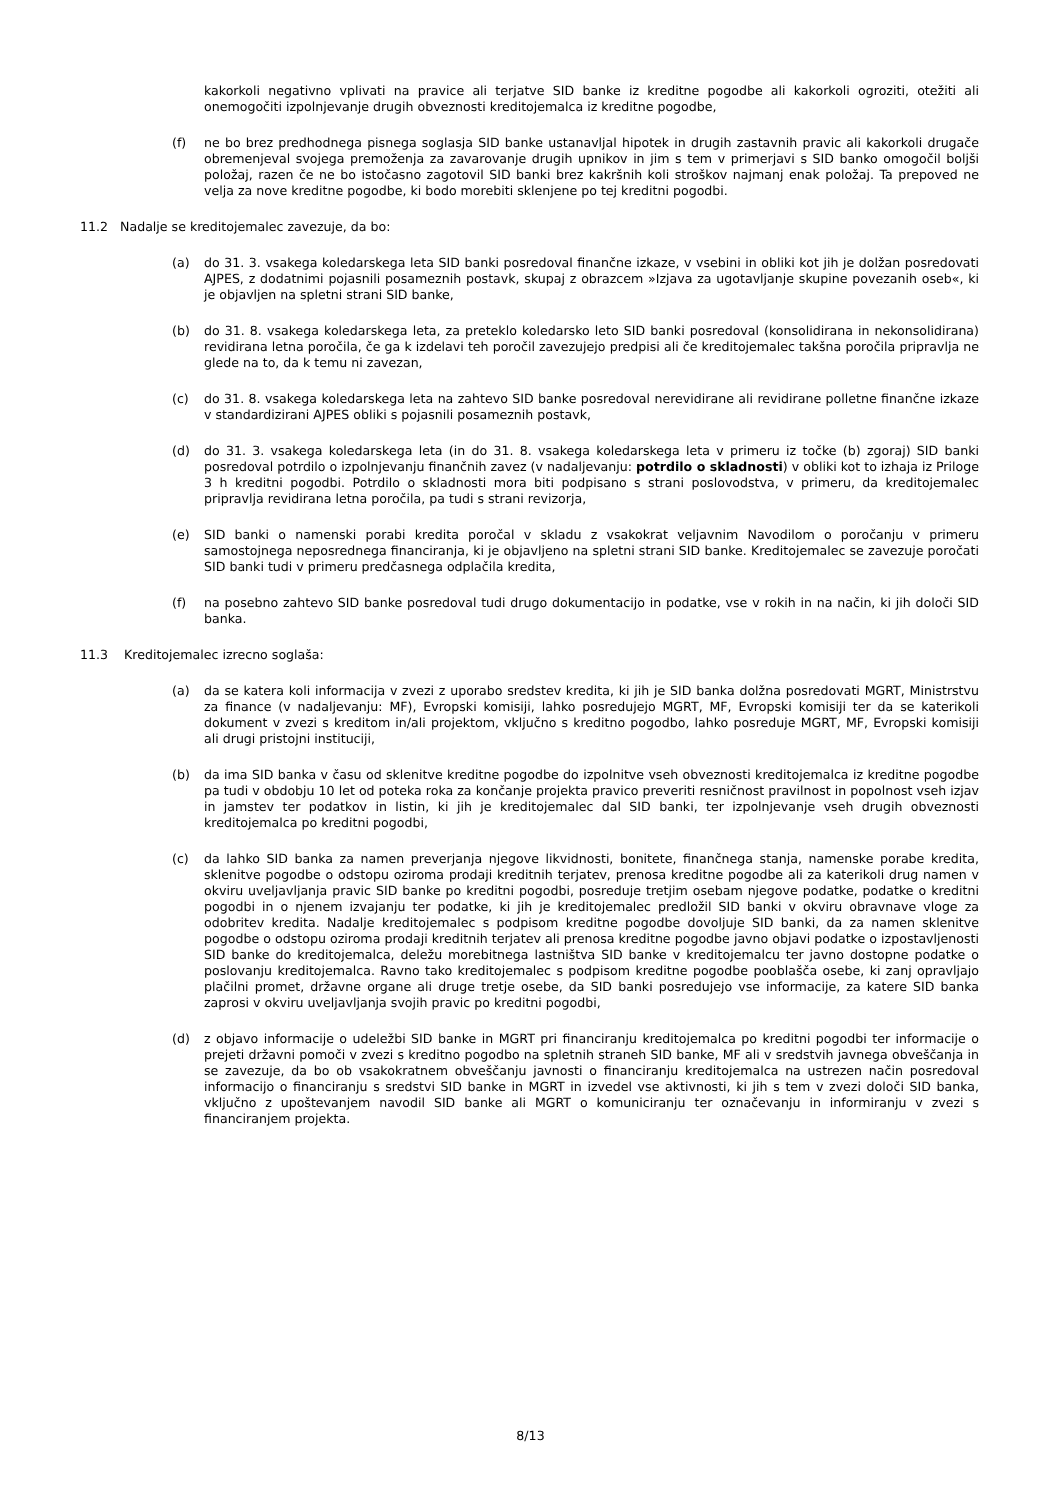kakorkoli negativno vplivati na pravice ali terjatve SID banke iz kreditne pogodbe ali kakorkoli ogroziti, otežiti ali onemogočiti izpolnjevanje drugih obveznosti kreditojemalca iz kreditne pogodbe,
(f) ne bo brez predhodnega pisnega soglasja SID banke ustanavljal hipotek in drugih zastavnih pravic ali kakorkoli drugače obremenjeval svojega premoženja za zavarovanje drugih upnikov in jim s tem v primerjavi s SID banko omogočil boljši položaj, razen če ne bo istočasno zagotovil SID banki brez kakršnih koli stroškov najmanj enak položaj. Ta prepoved ne velja za nove kreditne pogodbe, ki bodo morebiti sklenjene po tej kreditni pogodbi.
11.2 Nadalje se kreditojemalec zavezuje, da bo:
(a) do 31. 3. vsakega koledarskega leta SID banki posredoval finančne izkaze, v vsebini in obliki kot jih je dolžan posredovati AJPES, z dodatnimi pojasnili posameznih postavk, skupaj z obrazcem »Izjava za ugotavljanje skupine povezanih oseb«, ki je objavljen na spletni strani SID banke,
(b) do 31. 8. vsakega koledarskega leta, za preteklo koledarsko leto SID banki posredoval (konsolidirana in nekonsolidirana) revidirana letna poročila, če ga k izdelavi teh poročil zavezujejo predpisi ali če kreditojemalec takšna poročila pripravlja ne glede na to, da k temu ni zavezan,
(c) do 31. 8. vsakega koledarskega leta na zahtevo SID banke posredoval nerevidirane ali revidirane polletne finančne izkaze v standardizirani AJPES obliki s pojasnili posameznih postavk,
(d) do 31. 3. vsakega koledarskega leta (in do 31. 8. vsakega koledarskega leta v primeru iz točke (b) zgoraj) SID banki posredoval potrdilo o izpolnjevanju finančnih zavez (v nadaljevanju: potrdilo o skladnosti) v obliki kot to izhaja iz Priloge 3 h kreditni pogodbi. Potrdilo o skladnosti mora biti podpisano s strani poslovodstva, v primeru, da kreditojemalec pripravlja revidirana letna poročila, pa tudi s strani revizorja,
(e) SID banki o namenski porabi kredita poročal v skladu z vsakokrat veljavnim Navodilom o poročanju v primeru samostojnega neposrednega financiranja, ki je objavljeno na spletni strani SID banke. Kreditojemalec se zavezuje poročati SID banki tudi v primeru predčasnega odplačila kredita,
(f) na posebno zahtevo SID banke posredoval tudi drugo dokumentacijo in podatke, vse v rokih in na način, ki jih določi SID banka.
11.3 Kreditojemalec izrecno soglaša:
(a) da se katera koli informacija v zvezi z uporabo sredstev kredita, ki jih je SID banka dolžna posredovati MGRT, Ministrstvu za finance (v nadaljevanju: MF), Evropski komisiji, lahko posredujejo MGRT, MF, Evropski komisiji ter da se katerikoli dokument v zvezi s kreditom in/ali projektom, vključno s kreditno pogodbo, lahko posreduje MGRT, MF, Evropski komisiji ali drugi pristojni instituciji,
(b) da ima SID banka v času od sklenitve kreditne pogodbe do izpolnitve vseh obveznosti kreditojemalca iz kreditne pogodbe pa tudi v obdobju 10 let od poteka roka za končanje projekta pravico preveriti resničnost pravilnost in popolnost vseh izjav in jamstev ter podatkov in listin, ki jih je kreditojemalec dal SID banki, ter izpolnjevanje vseh drugih obveznosti kreditojemalca po kreditni pogodbi,
(c) da lahko SID banka za namen preverjanja njegove likvidnosti, bonitete, finančnega stanja, namenske porabe kredita, sklenitve pogodbe o odstopu oziroma prodaji kreditnih terjatev, prenosa kreditne pogodbe ali za katerikoli drug namen v okviru uveljavljanja pravic SID banke po kreditni pogodbi, posreduje tretjim osebam njegove podatke, podatke o kreditni pogodbi in o njenem izvajanju ter podatke, ki jih je kreditojemalec predložil SID banki v okviru obravnave vloge za odobritev kredita. Nadalje kreditojemalec s podpisom kreditne pogodbe dovoljuje SID banki, da za namen sklenitve pogodbe o odstopu oziroma prodaji kreditnih terjatev ali prenosa kreditne pogodbe javno objavi podatke o izpostavljenosti SID banke do kreditojemalca, deležu morebitnega lastništva SID banke v kreditojemalcu ter javno dostopne podatke o poslovanju kreditojemalca. Ravno tako kreditojemalec s podpisom kreditne pogodbe pooblašča osebe, ki zanj opravljajo plačilni promet, državne organe ali druge tretje osebe, da SID banki posredujejo vse informacije, za katere SID banka zaprosi v okviru uveljavljanja svojih pravic po kreditni pogodbi,
(d) z objavo informacije o udeležbi SID banke in MGRT pri financiranju kreditojemalca po kreditni pogodbi ter informacije o prejeti državni pomoči v zvezi s kreditno pogodbo na spletnih straneh SID banke, MF ali v sredstvih javnega obveščanja in se zavezuje, da bo ob vsakokratnem obveščanju javnosti o financiranju kreditojemalca na ustrezen način posredoval informacijo o financiranju s sredstvi SID banke in MGRT in izvedel vse aktivnosti, ki jih s tem v zvezi določi SID banka, vključno z upoštevanjem navodil SID banke ali MGRT o komuniciranju ter označevanju in informiranju v zvezi s financiranjem projekta.
8/13